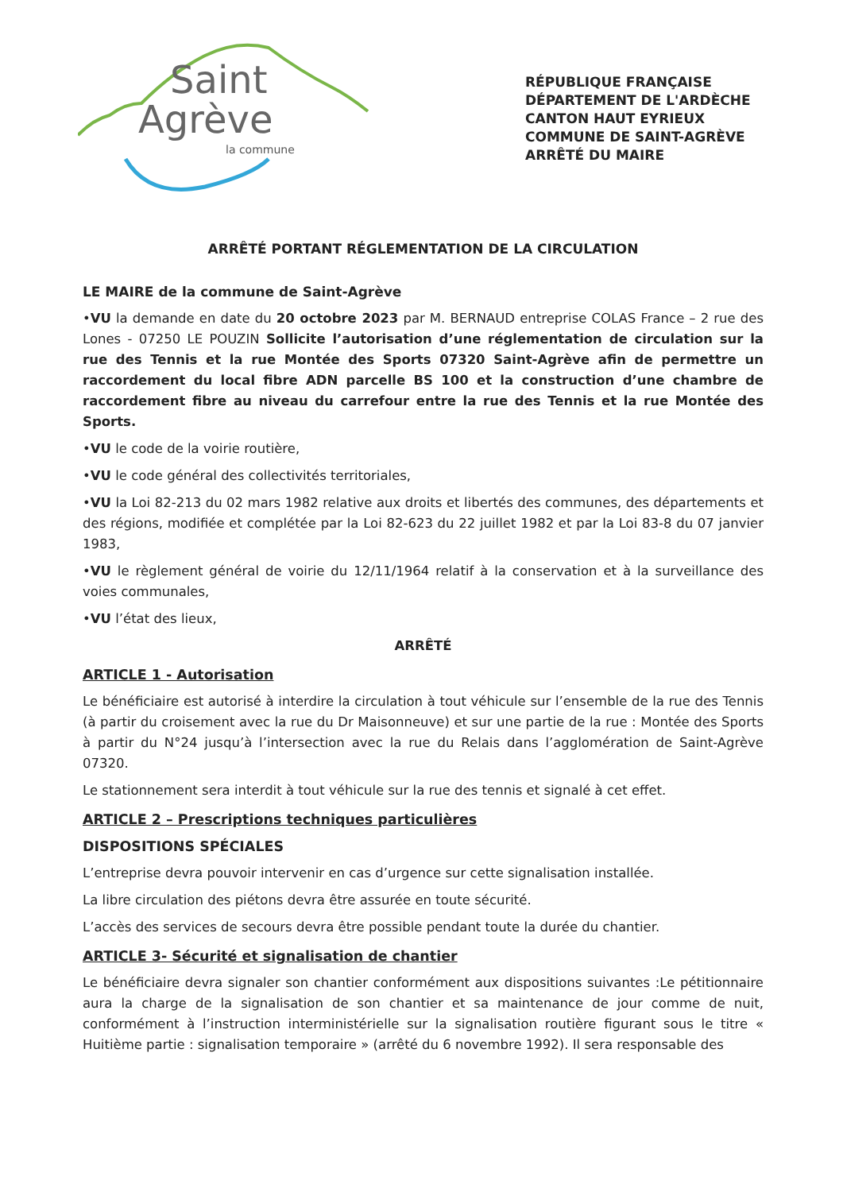Saint
Agrève
la commune
RÉPUBLIQUE FRANÇAISE
DÉPARTEMENT DE L'ARDÈCHE
CANTON HAUT EYRIEUX
COMMUNE DE SAINT-AGRÈVE
ARRÊTÉ DU MAIRE
ARRÊTÉ PORTANT RÉGLEMENTATION DE LA CIRCULATION
LE MAIRE de la commune de Saint-Agrève
•VU la demande en date du 20 octobre 2023 par M. BERNAUD entreprise COLAS France – 2 rue des Lones - 07250 LE POUZIN Sollicite l’autorisation d’une réglementation de circulation sur la rue des Tennis et la rue Montée des Sports 07320 Saint-Agrève afin de permettre un raccordement du local fibre ADN parcelle BS 100 et la construction d’une chambre de raccordement fibre au niveau du carrefour entre la rue des Tennis et la rue Montée des Sports.
•VU le code de la voirie routière,
•VU le code général des collectivités territoriales,
•VU la Loi 82-213 du 02 mars 1982 relative aux droits et libertés des communes, des départements et des régions, modifiée et complétée par la Loi 82-623 du 22 juillet 1982 et par la Loi 83-8 du 07 janvier 1983,
•VU le règlement général de voirie du 12/11/1964 relatif à la conservation et à la surveillance des voies communales,
•VU l’état des lieux,
ARRÊTÉ
ARTICLE 1 - Autorisation
Le bénéficiaire est autorisé à interdire la circulation à tout véhicule sur l’ensemble de la rue des Tennis (à partir du croisement avec la rue du Dr Maisonneuve) et sur une partie de la rue : Montée des Sports à partir du N°24 jusqu’à l’intersection avec la rue du Relais dans l’agglomération de Saint-Agrève 07320.
Le stationnement sera interdit à tout véhicule sur la rue des tennis et signalé à cet effet.
ARTICLE 2 – Prescriptions techniques particulières
DISPOSITIONS SPÉCIALES
L’entreprise devra pouvoir intervenir en cas d’urgence sur cette signalisation installée.
La libre circulation des piétons devra être assurée en toute sécurité.
L’accès des services de secours devra être possible pendant toute la durée du chantier.
ARTICLE 3- Sécurité et signalisation de chantier
Le bénéficiaire devra signaler son chantier conformément aux dispositions suivantes :Le pétitionnaire aura la charge de la signalisation de son chantier et sa maintenance de jour comme de nuit, conformément à l’instruction interministérielle sur la signalisation routière figurant sous le titre « Huitième partie : signalisation temporaire » (arrêté du 6 novembre 1992). Il sera responsable des